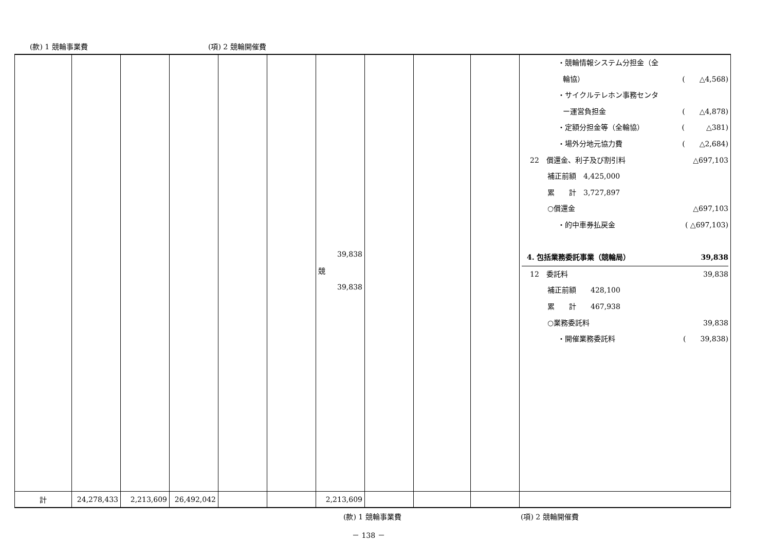(款) 1 競輪事業費 (項) 2 競輪開催費
| | | | | | | 39,838 競 39,838 | | | | ・競輪情報システム分担金（全 輪協） ( △4,568) ・サイクルテレホン事務センタ ー運営負担金 ( △4,878) ・定額分担金等（全輪協） ( △381) ・場外分地元協力費 ( △2,684) 22 償還金、利子及び割引料 △697,103 補正前額 4,425,000 累 計 3,727,897 ○償還金 △697,103 ・的中車券払戻金 ( △697,103) 4. 包括業務委託事業（競輪局） 39,838 12 委託料 39,838 補正前額 428,100 累 計 467,938 ○業務委託料 39,838 ・開催業務委託料 ( 39,838) |
| 計 | 24,278,433 | 2,213,609 | 26,492,042 | | | 2,213,609 | | | | |
(款) 1 競輪事業費 (項) 2 競輪開催費
－ 138 －